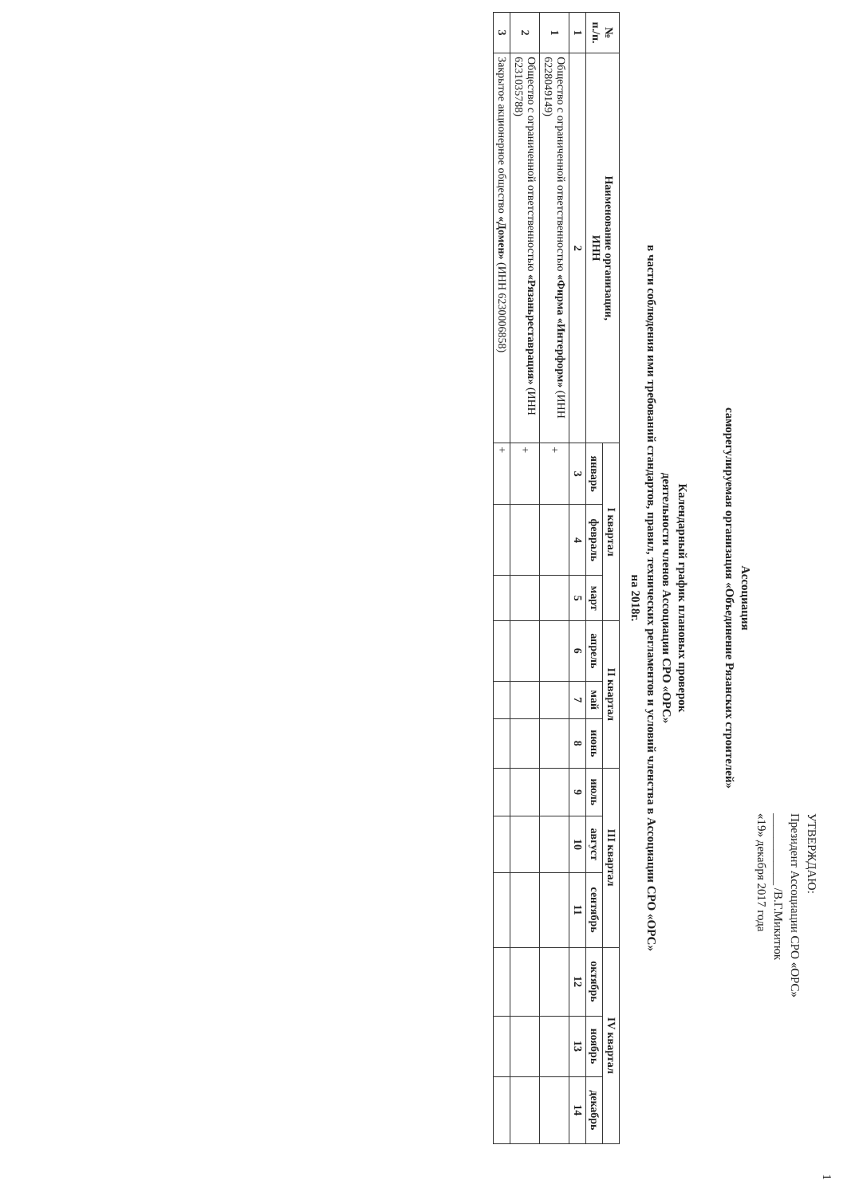1
УТВЕРЖДАЮ:
Президент Ассоциации СРО «ОРС»
____________ /В.Г.Микитюк
«19» декабря 2017 года
Ассоциация
саморегулируемая организация «Объединение Рязанских строителей»
Календарный график плановых проверок
деятельности членов Ассоциации СРО «ОРС»
в части соблюдения ими требований стандартов, правил, технических регламентов и условий членства в Ассоциации СРО «ОРС»
на 2018г.
| № п./п. | Наименование организации, ИНН | I квартал | | | II квартал | | | III квартал | | | IV квартал | | |
| --- | --- | --- | --- | --- | --- | --- | --- | --- | --- | --- | --- | --- | --- |
| | | январь | февраль | март | апрель | май | июнь | июль | август | сентябрь | октябрь | ноябрь | декабрь |
| 1 | 2 | 3 | 4 | 5 | 6 | 7 | 8 | 9 | 10 | 11 | 12 | 13 | 14 |
| 1 | Общество с ограниченной ответственностью «Фирма «Интерформ» (ИНН 6228049149) | + | | | | | | | | | | | |
| 2 | Общество с ограниченной ответственностью «Рязаньреставрация» (ИНН 6231035788) | + | | | | | | | | | | | |
| 3 | Закрытое акционерное общество «Домен» (ИНН 6230006858) | + | | | | | | | | | | | |